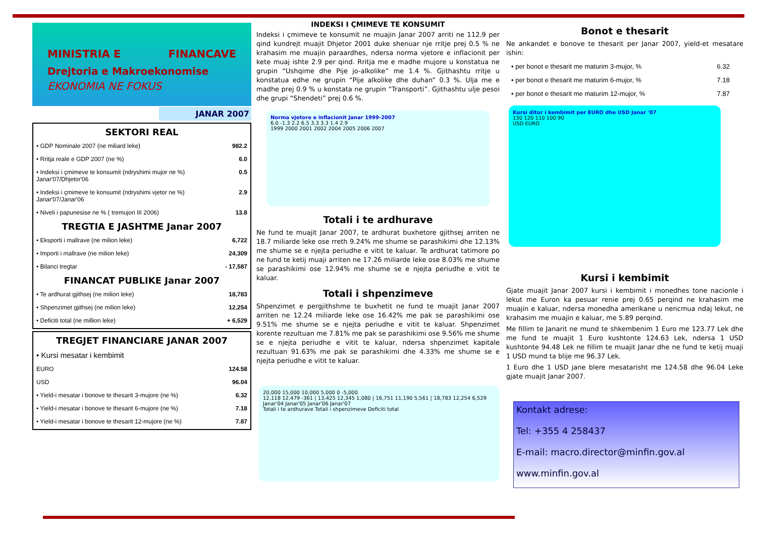MINISTRIA E FINANCAVE
Drejtoria e Makroekonomise
EKONOMIA NE FOKUS
JANAR 2007
SEKTORI REAL
| • GDP Nominale 2007 (ne miliard leke) | 982.2 |
| • Rritja reale e GDP 2007 (ne %) | 6.0 |
| • Indeksi i çmimeve te konsumit (ndryshimi mujor ne %) Janar'07/Dhjetor'06 | 0.5 |
| • Indeksi i çmimeve te konsumit (ndryshimi vjetor ne %) Janar'07/Janar'06 | 2.9 |
| • Niveli i papunesise ne % ( tremujori III 2006) | 13.8 |
TREGTIA E JASHTME Janar 2007
| • Eksporti i mallrave (ne milion leke) | 6,722 |
| • Importi i mallrave (ne milion leke) | 24,309 |
| • Bilanci tregtar | - 17,587 |
FINANCAT PUBLIKE Janar 2007
| • Te ardhurat gjithsej (ne milion leke) | 18,783 |
| • Shpenzimet gjithsej (ne milion leke) | 12,254 |
| • Deficiti total (ne million leke) | + 6,529 |
TREGJET FINANCIARE JANAR 2007
| • Kursi mesatar i kembimit | |
| EURO | 124.58 |
| USD | 96.04 |
| • Yield-i mesatar i bonove te thesarit 3-mujore (ne %) | 6.32 |
| • Yield-i mesatar i bonove te thesarit 6-mujore (ne %) | 7.18 |
| • Yield-i mesatar i bonove te thesarit 12-mujore (ne %) | 7.87 |
INDEKSI I ÇMIMEVE TE KONSUMIT
Indeksi i çmimeve te konsumit ne muajin Janar 2007 arriti ne 112.9 per qind kundrejt muajit Dhjetor 2001 duke shenuar nje rritje prej 0.5 % ne krahasim me muajin paraardhes, ndersa norma vjetore e inflacionit per kete muaj ishte 2.9 per qind. Rritja me e madhe mujore u konstatua ne grupin “Ushqime dhe Pije jo-alkolike” me 1.4 %. Gjithashtu rritje u konstatua edhe ne grupin “Pije alkolike dhe duhan” 0.3 %. Ulja me e madhe prej 0.9 % u konstata ne grupin “Transporti”. Gjithashtu ulje pesoi dhe grupi “Shendeti” prej 0.6 %.
Norma vjetore e inflacionit Janar 1999-2007
6.0 -1.3 2.2 6.5 3.3 3.3 1.4 2.9
1999 2000 2001 2002 2004 2005 2006 2007
Totali i te ardhurave
Ne fund te muajit Janar 2007, te ardhurat buxhetore gjithsej arriten ne 18.7 miliarde leke ose rreth 9.24% me shume se parashikimi dhe 12.13% me shume se e njejta periudhe e vitit te kaluar. Te ardhurat tatimore po ne fund te ketij muaji arriten ne 17.26 miliarde leke ose 8.03% me shume se parashikimi ose 12.94% me shume se e njejta periudhe e vitit te kaluar.
Totali i shpenzimeve
Shpenzimet e pergjithshme te buxhetit ne fund te muajit Janar 2007 arriten ne 12.24 miliarde leke ose 16.42% me pak se parashikimi ose 9.51% me shume se e njejta periudhe e vitit te kaluar. Shpenzimet korente rezultuan me 7.81% me pak se parashikimi ose 9.56% me shume se e njejta periudhe e vitit te kaluar, ndersa shpenzimet kapitale rezultuan 91.63% me pak se parashikimi dhe 4.33% me shume se e njejta periudhe e vitit te kaluar.
20,000 15,000 10,000 5,000 0 -5,000
12,118 12,479 -361 | 13,425 12,345 1,080 | 16,751 11,190 5,561 | 18,783 12,254 6,529
Janar'04 Janar'05 Janar'06 Janar'07
Totali i te ardhurave Totali i shpenzimeve Deficiti total
Bonot e thesarit
Ne ankandet e bonove te thesarit per Janar 2007, yield-et mesatare ishin:
| • per bonot e thesarit me maturim 3-mujor, % | 6.32 |
| • per bonot e thesarit me maturim 6-mujor, % | 7.18 |
| • per bonot e thesarit me maturim 12-mujor, % | 7.87 |
Kursi ditor i kembimit per EURO dhe USD Janar '07
130 120 110 100 90
USD EURO
Kursi i kembimit
Gjate muajit Janar 2007 kursi i kembimit i monedhes tone nacionle i lekut me Euron ka pesuar renie prej 0.65 perqind ne krahasim me muajin e kaluar, ndersa monedha amerikane u nencmua ndaj lekut, ne krahasim me muajin e kaluar, me 5.89 perqind.
Me fillim te Janarit ne mund te shkembenim 1 Euro me 123.77 Lek dhe me fund te muajit 1 Euro kushtonte 124.63 Lek, ndersa 1 USD kushtonte 94.48 Lek ne fillim te muajit Janar dhe ne fund te ketij muaji 1 USD mund ta blije me 96.37 Lek.
1 Euro dhe 1 USD jane blere mesatarisht me 124.58 dhe 96.04 Leke gjate muajit Janar 2007.
Kontakt adrese:
Tel: +355 4 258437
E-mail: macro.director@minfin.gov.al
www.minfin.gov.al